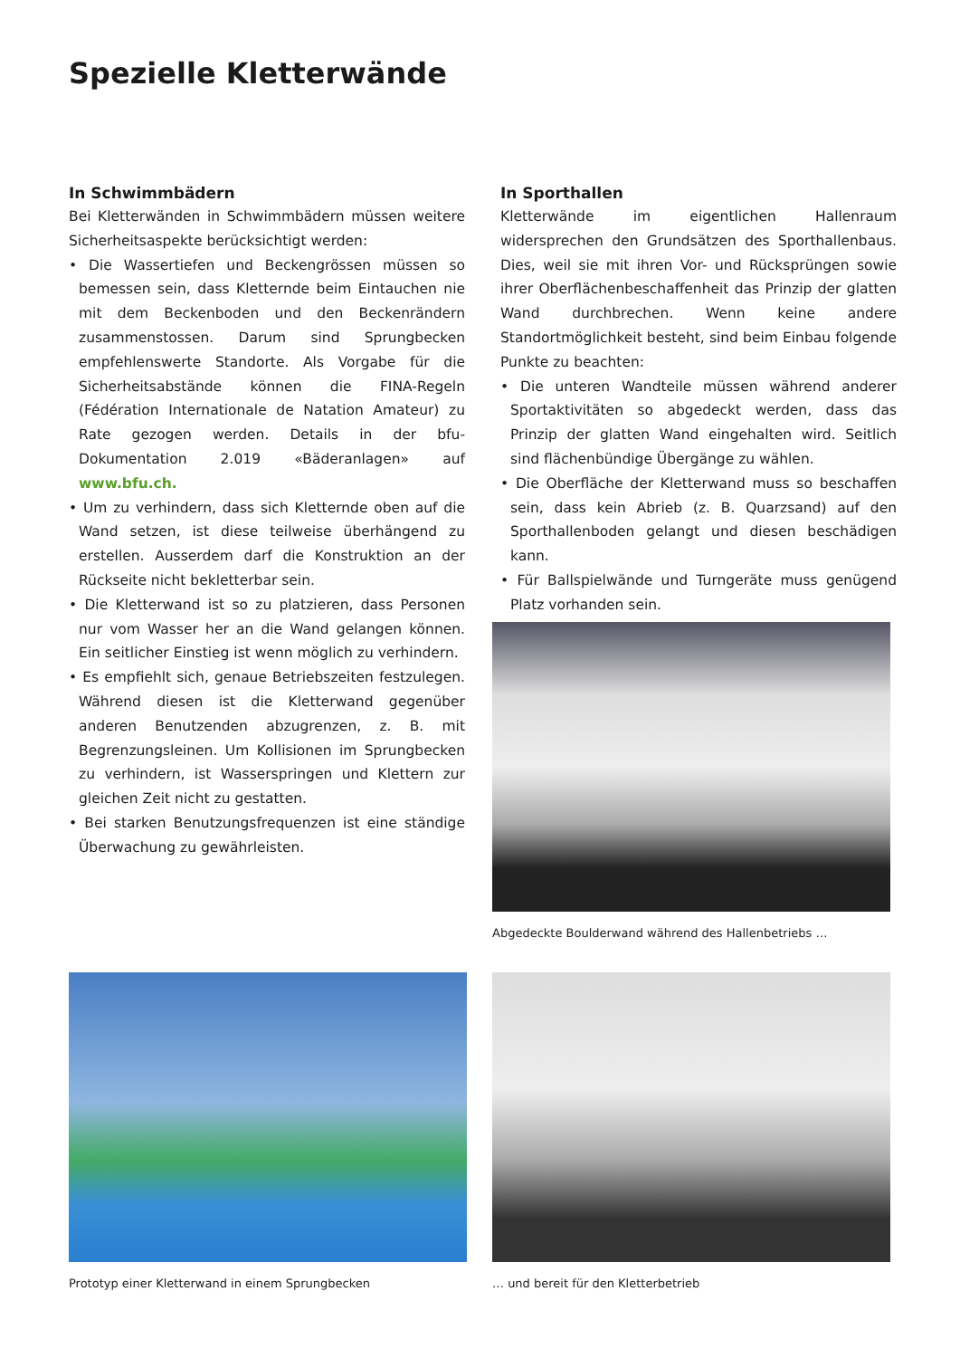Spezielle Kletterwände
In Schwimmbädern
Bei Kletterwänden in Schwimmbädern müssen weitere Sicherheitsaspekte berücksichtigt werden:
• Die Wassertiefen und Beckengrössen müssen so bemessen sein, dass Kletternde beim Eintauchen nie mit dem Beckenboden und den Beckenrändern zusammenstossen. Darum sind Sprungbecken empfehlenswerte Standorte. Als Vorgabe für die Sicherheitsabstände können die FINA-Regeln (Fédération Internationale de Natation Amateur) zu Rate gezogen werden. Details in der bfu-Dokumentation 2.019 «Bäderanlagen» auf www.bfu.ch.
• Um zu verhindern, dass sich Kletternde oben auf die Wand setzen, ist diese teilweise überhängend zu erstellen. Ausserdem darf die Konstruktion an der Rückseite nicht bekletterbar sein.
• Die Kletterwand ist so zu platzieren, dass Personen nur vom Wasser her an die Wand gelangen können. Ein seitlicher Einstieg ist wenn möglich zu verhindern.
• Es empfiehlt sich, genaue Betriebszeiten festzulegen. Während diesen ist die Kletterwand gegenüber anderen Benutzenden abzugrenzen, z. B. mit Begrenzungsleinen. Um Kollisionen im Sprungbecken zu verhindern, ist Wasserspringen und Klettern zur gleichen Zeit nicht zu gestatten.
• Bei starken Benutzungsfrequenzen ist eine ständige Überwachung zu gewährleisten.
In Sporthallen
Kletterwände im eigentlichen Hallenraum widersprechen den Grundsätzen des Sporthallenbaus. Dies, weil sie mit ihren Vor- und Rücksprüngen sowie ihrer Oberflächenbeschaffenheit das Prinzip der glatten Wand durchbrechen. Wenn keine andere Standortmöglichkeit besteht, sind beim Einbau folgende Punkte zu beachten:
• Die unteren Wandteile müssen während anderer Sportaktivitäten so abgedeckt werden, dass das Prinzip der glatten Wand eingehalten wird. Seitlich sind flächenbündige Übergänge zu wählen.
• Die Oberfläche der Kletterwand muss so beschaffen sein, dass kein Abrieb (z. B. Quarzsand) auf den Sporthallenboden gelangt und diesen beschädigen kann.
• Für Ballspielwände und Turngeräte muss genügend Platz vorhanden sein.
Abgedeckte Boulderwand während des Hallenbetriebs …
Prototyp einer Kletterwand in einem Sprungbecken
… und bereit für den Kletterbetrieb